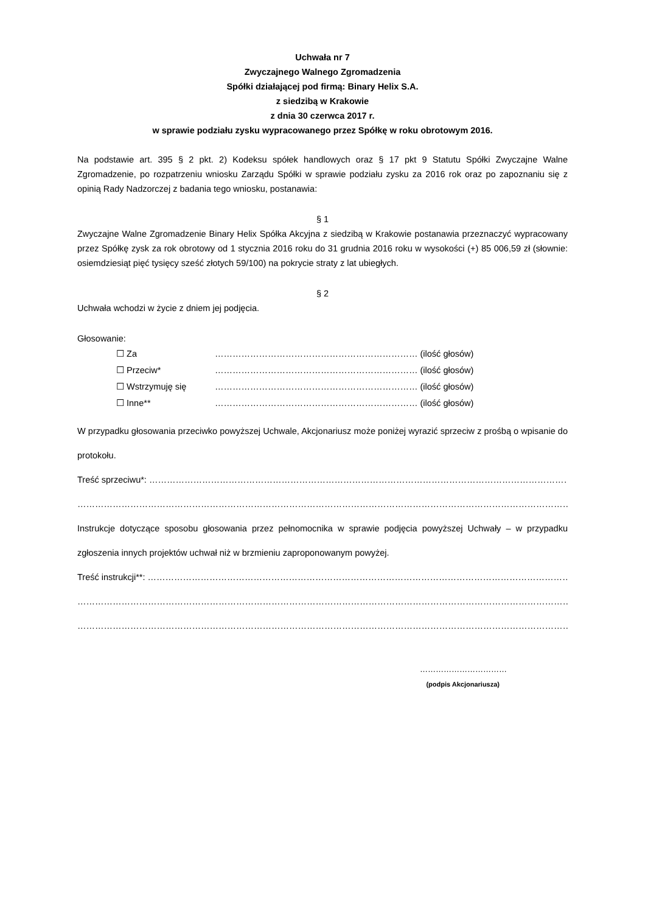Uchwała nr 7
Zwyczajnego Walnego Zgromadzenia
Spółki działającej pod firmą: Binary Helix S.A.
z siedzibą w Krakowie
z dnia 30 czerwca 2017 r.
w sprawie podziału zysku wypracowanego przez Spółkę w roku obrotowym 2016.
Na podstawie art. 395 § 2 pkt. 2) Kodeksu spółek handlowych oraz § 17 pkt 9 Statutu Spółki Zwyczajne Walne Zgromadzenie, po rozpatrzeniu wniosku Zarządu Spółki w sprawie podziału zysku za 2016 rok oraz po zapoznaniu się z opinią Rady Nadzorczej z badania tego wniosku, postanawia:
§ 1
Zwyczajne Walne Zgromadzenie Binary Helix Spółka Akcyjna z siedzibą w Krakowie postanawia przeznaczyć wypracowany przez Spółkę zysk za rok obrotowy od 1 stycznia 2016 roku do 31 grudnia 2016 roku w wysokości (+) 85 006,59 zł (słownie: osiemdziesiąt pięć tysięcy sześć złotych 59/100) na pokrycie straty z lat ubiegłych.
§ 2
Uchwała wchodzi w życie z dniem jej podjęcia.
Głosowanie:
☐ Za …………………………………………………………… (ilość głosów)
☐ Przeciw* …………………………………………………………… (ilość głosów)
☐ Wstrzymuję się …………………………………………………………… (ilość głosów)
☐ Inne** …………………………………………………………… (ilość głosów)
W przypadku głosowania przeciwko powyższej Uchwale, Akcjonariusz może poniżej wyrazić sprzeciw z prośbą o wpisanie do protokołu.
Treść sprzeciwu*: ……………………………………………………………………………………………………………………………………………
…………………………………………………………………………………………………………………………………………………………………
Instrukcje dotyczące sposobu głosowania przez pełnomocnika w sprawie podjęcia powyższej Uchwały – w przypadku zgłoszenia innych projektów uchwał niż w brzmieniu zaproponowanym powyżej.
Treść instrukcji**: …………………………………………………………………………………………………………………………………………..
…………………………………………………………………………………………………………………………………………………………………..
…………………………………………………………………………………………………………………………………………………………………..
……………………………
(podpis Akcjonariusza)